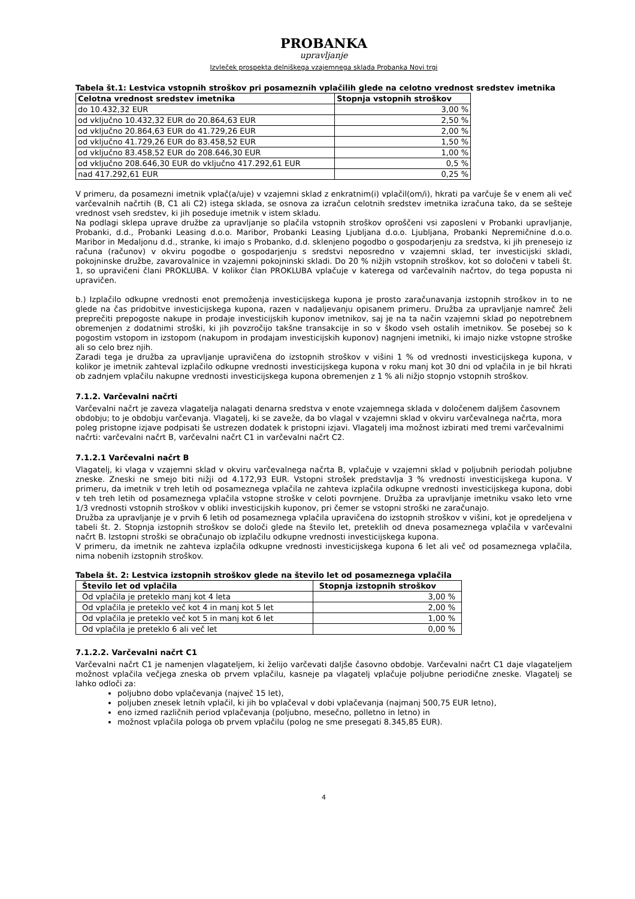PROBANKA
upravljanje
Izvleček prospekta delniškega vzajemnega sklada Probanka Novi trgi
Tabela št.1: Lestvica vstopnih stroškov pri posameznih vplačilih glede na celotno vrednost sredstev imetnika
| Celotna vrednost sredstev imetnika | Stopnja vstopnih stroškov |
| --- | --- |
| do 10.432,32 EUR | 3,00 % |
| od vključno 10.432,32 EUR do 20.864,63 EUR | 2,50 % |
| od vključno 20.864,63 EUR do 41.729,26 EUR | 2,00 % |
| od vključno 41.729,26 EUR do 83.458,52 EUR | 1,50 % |
| od vključno 83.458,52 EUR do 208.646,30 EUR | 1,00 % |
| od vključno 208.646,30 EUR do vključno 417.292,61 EUR | 0,5 % |
| nad 417.292,61 EUR | 0,25 % |
V primeru, da posamezni imetnik vplač(a/uje) v vzajemni sklad z enkratnim(i) vplačil(om/i), hkrati pa varčuje še v enem ali več varčevalnih načrtih (B, C1 ali C2) istega sklada, se osnova za izračun celotnih sredstev imetnika izračuna tako, da se sešteje vrednost vseh sredstev, ki jih poseduje imetnik v istem skladu.
Na podlagi sklepa uprave družbe za upravljanje so plačila vstopnih stroškov oproščeni vsi zaposleni v Probanki upravljanje, Probanki, d.d., Probanki Leasing d.o.o. Maribor, Probanki Leasing Ljubljana d.o.o. Ljubljana, Probanki Nepremičnine d.o.o. Maribor in Medaljonu d.d., stranke, ki imajo s Probanko, d.d. sklenjeno pogodbo o gospodarjenju za sredstva, ki jih prenesejo iz računa (računov) v okviru pogodbe o gospodarjenju s sredstvi neposredno v vzajemni sklad, ter investicijski skladi, pokojninske družbe, zavarovalnice in vzajemni pokojninski skladi. Do 20 % nižjih vstopnih stroškov, kot so določeni v tabeli št. 1, so upravičeni člani PROKLUBA. V kolikor član PROKLUBA vplačuje v katerega od varčevalnih načrtov, do tega popusta ni upravičen.
b.) Izplačilo odkupne vrednosti enot premoženja investicijskega kupona je prosto zaračunavanja izstopnih stroškov in to ne glede na čas pridobitve investicijskega kupona, razen v nadaljevanju opisanem primeru. Družba za upravljanje namreč želi preprečiti prepogoste nakupe in prodaje investicijskih kuponov imetnikov, saj je na ta način vzajemni sklad po nepotrebnem obremenjen z dodatnimi stroški, ki jih povzročijo takšne transakcije in so v škodo vseh ostalih imetnikov. Še posebej so k pogostim vstopom in izstopom (nakupom in prodajam investicijskih kuponov) nagnjeni imetniki, ki imajo nizke vstopne stroške ali so celo brez njih.
Zaradi tega je družba za upravljanje upravičena do izstopnih stroškov v višini 1 % od vrednosti investicijskega kupona, v kolikor je imetnik zahteval izplačilo odkupne vrednosti investicijskega kupona v roku manj kot 30 dni od vplačila in je bil hkrati ob zadnjem vplačilu nakupne vrednosti investicijskega kupona obremenjen z 1 % ali nižjo stopnjo vstopnih stroškov.
7.1.2. Varčevalni načrti
Varčevalni načrt je zaveza vlagatelja nalagati denarna sredstva v enote vzajemnega sklada v določenem daljšem časovnem obdobju; to je obdobju varčevanja. Vlagatelj, ki se zaveže, da bo vlagal v vzajemni sklad v okviru varčevalnega načrta, mora poleg pristopne izjave podpisati še ustrezen dodatek k pristopni izjavi. Vlagatelj ima možnost izbirati med tremi varčevalnimi načrti: varčevalni načrt B, varčevalni načrt C1 in varčevalni načrt C2.
7.1.2.1 Varčevalni načrt B
Vlagatelj, ki vlaga v vzajemni sklad v okviru varčevalnega načrta B, vplačuje v vzajemni sklad v poljubnih periodah poljubne zneske. Zneski ne smejo biti nižji od 4.172,93 EUR. Vstopni strošek predstavlja 3 % vrednosti investicijskega kupona. V primeru, da imetnik v treh letih od posameznega vplačila ne zahteva izplačila odkupne vrednosti investicijskega kupona, dobi v teh treh letih od posameznega vplačila vstopne stroške v celoti povrnjene. Družba za upravljanje imetniku vsako leto vrne 1/3 vrednosti vstopnih stroškov v obliki investicijskih kuponov, pri čemer se vstopni stroški ne zaračunajo.
Družba za upravljanje je v prvih 6 letih od posameznega vplačila upravičena do izstopnih stroškov v višini, kot je opredeljena v tabeli št. 2. Stopnja izstopnih stroškov se določi glede na število let, preteklih od dneva posameznega vplačila v varčevalni načrt B. Izstopni stroški se obračunajo ob izplačilu odkupne vrednosti investicijskega kupona.
V primeru, da imetnik ne zahteva izplačila odkupne vrednosti investicijskega kupona 6 let ali več od posameznega vplačila, nima nobenih izstopnih stroškov.
Tabela št. 2: Lestvica izstopnih stroškov glede na število let od posameznega vplačila
| Število let od vplačila | Stopnja izstopnih stroškov |
| --- | --- |
| Od vplačila je preteklo manj kot 4 leta | 3,00 % |
| Od vplačila je preteklo več kot 4 in manj kot 5 let | 2,00 % |
| Od vplačila je preteklo več kot 5 in manj kot 6 let | 1,00 % |
| Od vplačila je preteklo 6 ali več let | 0,00 % |
7.1.2.2. Varčevalni načrt C1
Varčevalni načrt C1 je namenjen vlagateljem, ki želijo varčevati daljše časovno obdobje. Varčevalni načrt C1 daje vlagateljem možnost vplačila večjega zneska ob prvem vplačilu, kasneje pa vlagatelj vplačuje poljubne periodične zneske. Vlagatelj se lahko odloči za:
poljubno dobo vplačevanja (največ 15 let),
poljuben znesek letnih vplačil, ki jih bo vplačeval v dobi vplačevanja (najmanj 500,75 EUR letno),
eno izmed različnih period vplačevanja (poljubno, mesečno, polletno in letno) in
možnost vplačila pologa ob prvem vplačilu (polog ne sme presegati 8.345,85 EUR).
4